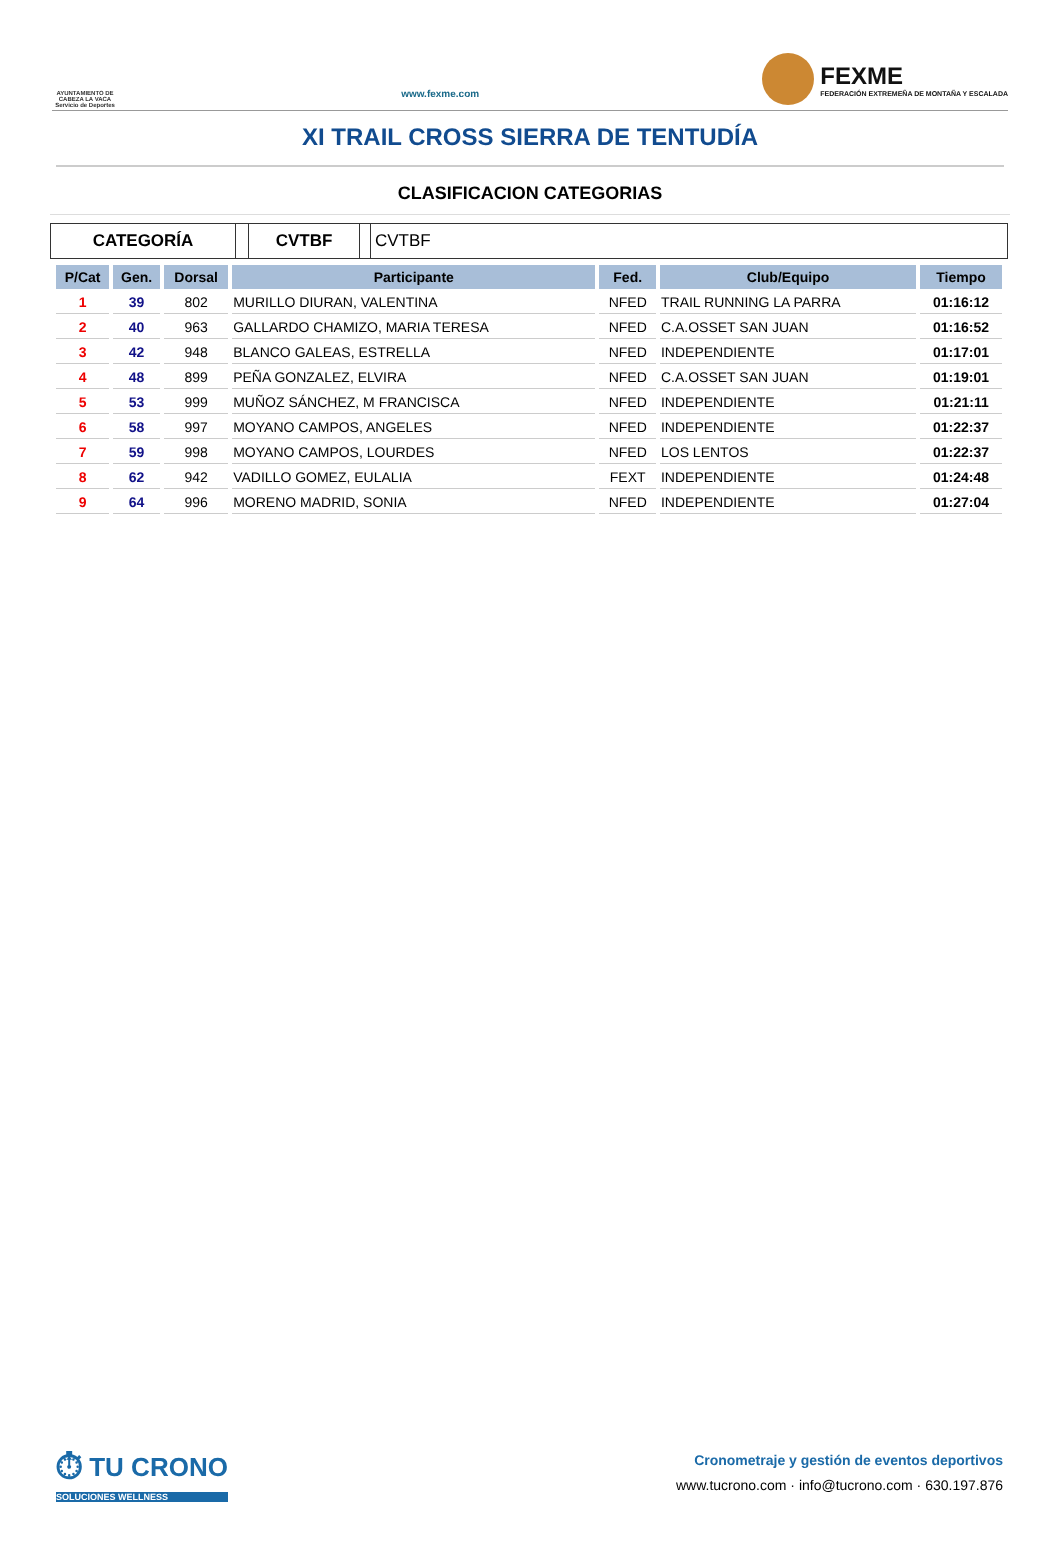AYUNTAMIENTO DE CABEZA LA VACA Servicio de Deportes
www.fexme.com
FEXME
FEDERACIÓN EXTREMEÑA DE MONTAÑA Y ESCALADA
XI TRAIL CROSS SIERRA DE TENTUDÍA
CLASIFICACION CATEGORIAS
CATEGORÍA CVTBF CVTBF
| P/Cat | Gen. | Dorsal | Participante | Fed. | Club/Equipo | Tiempo |
| --- | --- | --- | --- | --- | --- | --- |
| 1 | 39 | 802 | MURILLO DIURAN, VALENTINA | NFED | TRAIL RUNNING LA PARRA | 01:16:12 |
| 2 | 40 | 963 | GALLARDO CHAMIZO, MARIA TERESA | NFED | C.A.OSSET SAN JUAN | 01:16:52 |
| 3 | 42 | 948 | BLANCO GALEAS, ESTRELLA | NFED | INDEPENDIENTE | 01:17:01 |
| 4 | 48 | 899 | PEÑA GONZALEZ, ELVIRA | NFED | C.A.OSSET SAN JUAN | 01:19:01 |
| 5 | 53 | 999 | MUÑOZ SÁNCHEZ, M FRANCISCA | NFED | INDEPENDIENTE | 01:21:11 |
| 6 | 58 | 997 | MOYANO CAMPOS, ANGELES | NFED | INDEPENDIENTE | 01:22:37 |
| 7 | 59 | 998 | MOYANO CAMPOS, LOURDES | NFED | LOS LENTOS | 01:22:37 |
| 8 | 62 | 942 | VADILLO GOMEZ, EULALIA | FEXT | INDEPENDIENTE | 01:24:48 |
| 9 | 64 | 996 | MORENO MADRID, SONIA | NFED | INDEPENDIENTE | 01:27:04 |
⏱ TU CRONO
SOLUCIONES WELLNESS
Cronometraje y gestión de eventos deportivos
www.tucrono.com · info@tucrono.com · 630.197.876